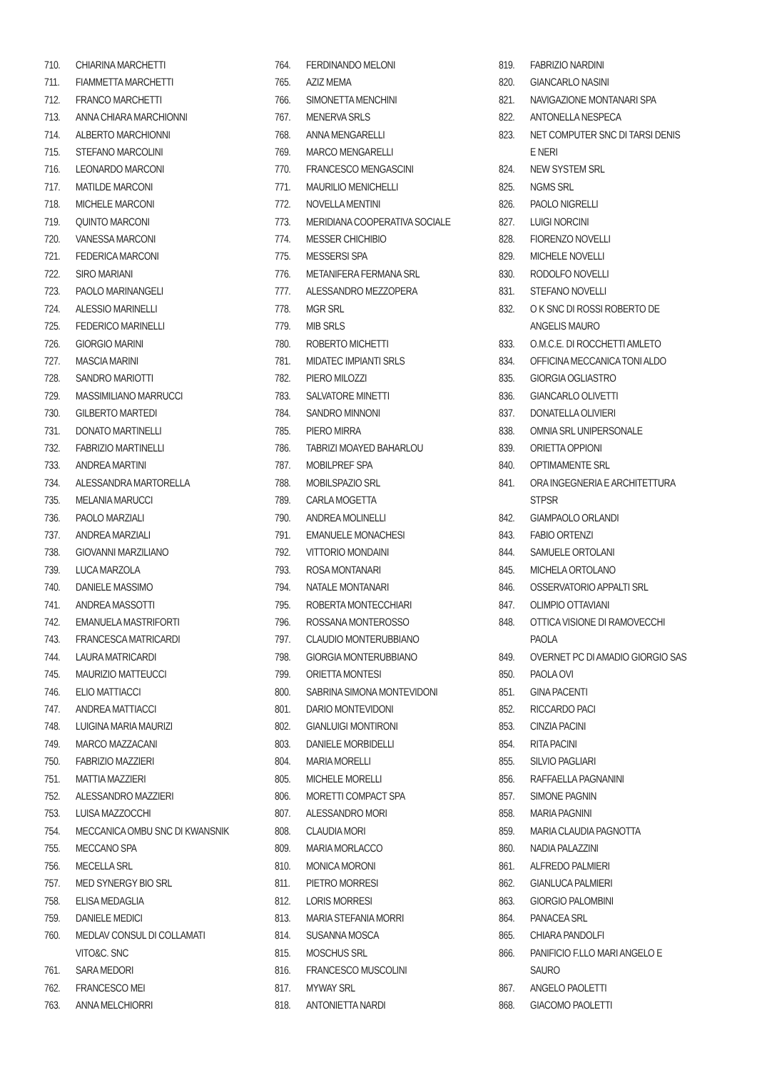710. CHIARINA MARCHETTI
711. FIAMMETTA MARCHETTI
712. FRANCO MARCHETTI
713. ANNA CHIARA MARCHIONNI
714. ALBERTO MARCHIONNI
715. STEFANO MARCOLINI
716. LEONARDO MARCONI
717. MATILDE MARCONI
718. MICHELE MARCONI
719. QUINTO MARCONI
720. VANESSA MARCONI
721. FEDERICA MARCONI
722. SIRO MARIANI
723. PAOLO MARINANGELI
724. ALESSIO MARINELLI
725. FEDERICO MARINELLI
726. GIORGIO MARINI
727. MASCIA MARINI
728. SANDRO MARIOTTI
729. MASSIMILIANO MARRUCCI
730. GILBERTO MARTEDI
731. DONATO MARTINELLI
732. FABRIZIO MARTINELLI
733. ANDREA MARTINI
734. ALESSANDRA MARTORELLA
735. MELANIA MARUCCI
736. PAOLO MARZIALI
737. ANDREA MARZIALI
738. GIOVANNI MARZILIANO
739. LUCA MARZOLA
740. DANIELE MASSIMO
741. ANDREA MASSOTTI
742. EMANUELA MASTRIFORTI
743. FRANCESCA MATRICARDI
744. LAURA MATRICARDI
745. MAURIZIO MATTEUCCI
746. ELIO MATTIACCI
747. ANDREA MATTIACCI
748. LUIGINA MARIA MAURIZI
749. MARCO MAZZACANI
750. FABRIZIO MAZZIERI
751. MATTIA MAZZIERI
752. ALESSANDRO MAZZIERI
753. LUISA MAZZOCCHI
754. MECCANICA OMBU SNC DI KWANSNIK
755. MECCANO SPA
756. MECELLA SRL
757. MED SYNERGY BIO SRL
758. ELISA MEDAGLIA
759. DANIELE MEDICI
760. MEDLAV CONSUL DI COLLAMATI
VITO&C. SNC
761. SARA MEDORI
762. FRANCESCO MEI
763. ANNA MELCHIORRI
764. FERDINANDO MELONI
765. AZIZ MEMA
766. SIMONETTA MENCHINI
767. MENERVA SRLS
768. ANNA MENGARELLI
769. MARCO MENGARELLI
770. FRANCESCO MENGASCINI
771. MAURILIO MENICHELLI
772. NOVELLA MENTINI
773. MERIDIANA COOPERATIVA SOCIALE
774. MESSER CHICHIBIO
775. MESSERSI SPA
776. METANIFERA FERMANA SRL
777. ALESSANDRO MEZZOPERA
778. MGR SRL
779. MIB SRLS
780. ROBERTO MICHETTI
781. MIDATEC IMPIANTI SRLS
782. PIERO MILOZZI
783. SALVATORE MINETTI
784. SANDRO MINNONI
785. PIERO MIRRA
786. TABRIZI MOAYED BAHARLOU
787. MOBILPREF SPA
788. MOBILSPAZIO SRL
789. CARLA MOGETTA
790. ANDREA MOLINELLI
791. EMANUELE MONACHESI
792. VITTORIO MONDAINI
793. ROSA MONTANARI
794. NATALE MONTANARI
795. ROBERTA MONTECCHIARI
796. ROSSANA MONTEROSSO
797. CLAUDIO MONTERUBBIANO
798. GIORGIA MONTERUBBIANO
799. ORIETTA MONTESI
800. SABRINA SIMONA MONTEVIDONI
801. DARIO MONTEVIDONI
802. GIANLUIGI MONTIRONI
803. DANIELE MORBIDELLI
804. MARIA MORELLI
805. MICHELE MORELLI
806. MORETTI COMPACT SPA
807. ALESSANDRO MORI
808. CLAUDIA MORI
809. MARIA MORLACCO
810. MONICA MORONI
811. PIETRO MORRESI
812. LORIS MORRESI
813. MARIA STEFANIA MORRI
814. SUSANNA MOSCA
815. MOSCHUS SRL
816. FRANCESCO MUSCOLINI
817. MYWAY SRL
818. ANTONIETTA NARDI
819. FABRIZIO NARDINI
820. GIANCARLO NASINI
821. NAVIGAZIONE MONTANARI SPA
822. ANTONELLA NESPECA
823. NET COMPUTER SNC DI TARSI DENIS
E NERI
824. NEW SYSTEM SRL
825. NGMS SRL
826. PAOLO NIGRELLI
827. LUIGI NORCINI
828. FIORENZO NOVELLI
829. MICHELE NOVELLI
830. RODOLFO NOVELLI
831. STEFANO NOVELLI
832. O K SNC DI ROSSI ROBERTO DE
ANGELIS MAURO
833. O.M.C.E. DI ROCCHETTI AMLETO
834. OFFICINA MECCANICA TONI ALDO
835. GIORGIA OGLIASTRO
836. GIANCARLO OLIVETTI
837. DONATELLA OLIVIERI
838. OMNIA SRL UNIPERSONALE
839. ORIETTA OPPIONI
840. OPTIMAMENTE SRL
841. ORA INGEGNERIA E ARCHITETTURA
STPSR
842. GIAMPAOLO ORLANDI
843. FABIO ORTENZI
844. SAMUELE ORTOLANI
845. MICHELA ORTOLANO
846. OSSERVATORIO APPALTI SRL
847. OLIMPIO OTTAVIANI
848. OTTICA VISIONE DI RAMOVECCHI
PAOLA
849. OVERNET PC DI AMADIO GIORGIO SAS
850. PAOLA OVI
851. GINA PACENTI
852. RICCARDO PACI
853. CINZIA PACINI
854. RITA PACINI
855. SILVIO PAGLIARI
856. RAFFAELLA PAGNANINI
857. SIMONE PAGNIN
858. MARIA PAGNINI
859. MARIA CLAUDIA PAGNOTTA
860. NADIA PALAZZINI
861. ALFREDO PALMIERI
862. GIANLUCA PALMIERI
863. GIORGIO PALOMBINI
864. PANACEA SRL
865. CHIARA PANDOLFI
866. PANIFICIO F.LLO MARI ANGELO E
SAURO
867. ANGELO PAOLETTI
868. GIACOMO PAOLETTI